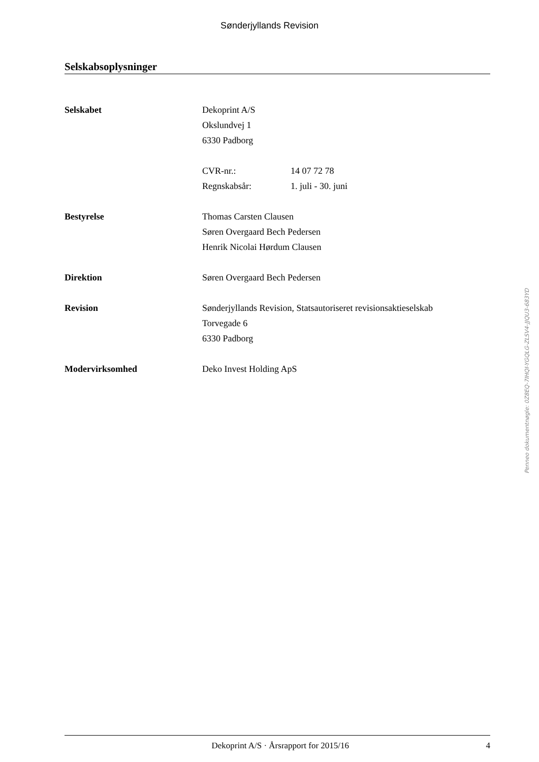Sønderjyllands Revision
Selskabsoplysninger
Selskabet Dekoprint A/S
Okslundvej 1
6330 Padborg
CVR-nr.: 14 07 72 78
Regnskabsår: 1. juli - 30. juni
Bestyrelse Thomas Carsten Clausen
Søren Overgaard Bech Pedersen
Henrik Nicolai Hørdum Clausen
Direktion Søren Overgaard Bech Pedersen
Revision Sønderjyllands Revision, Statsautoriseret revisionsaktieselskab
Torvegade 6
6330 Padborg
Modervirksomhed Deko Invest Holding ApS
Penneo dokumentnøgle: 0Z8EQ-7IHQI-YGQLG-ZLSV4-JJQU3-683YD
Dekoprint A/S · Årsrapport for 2015/16 4